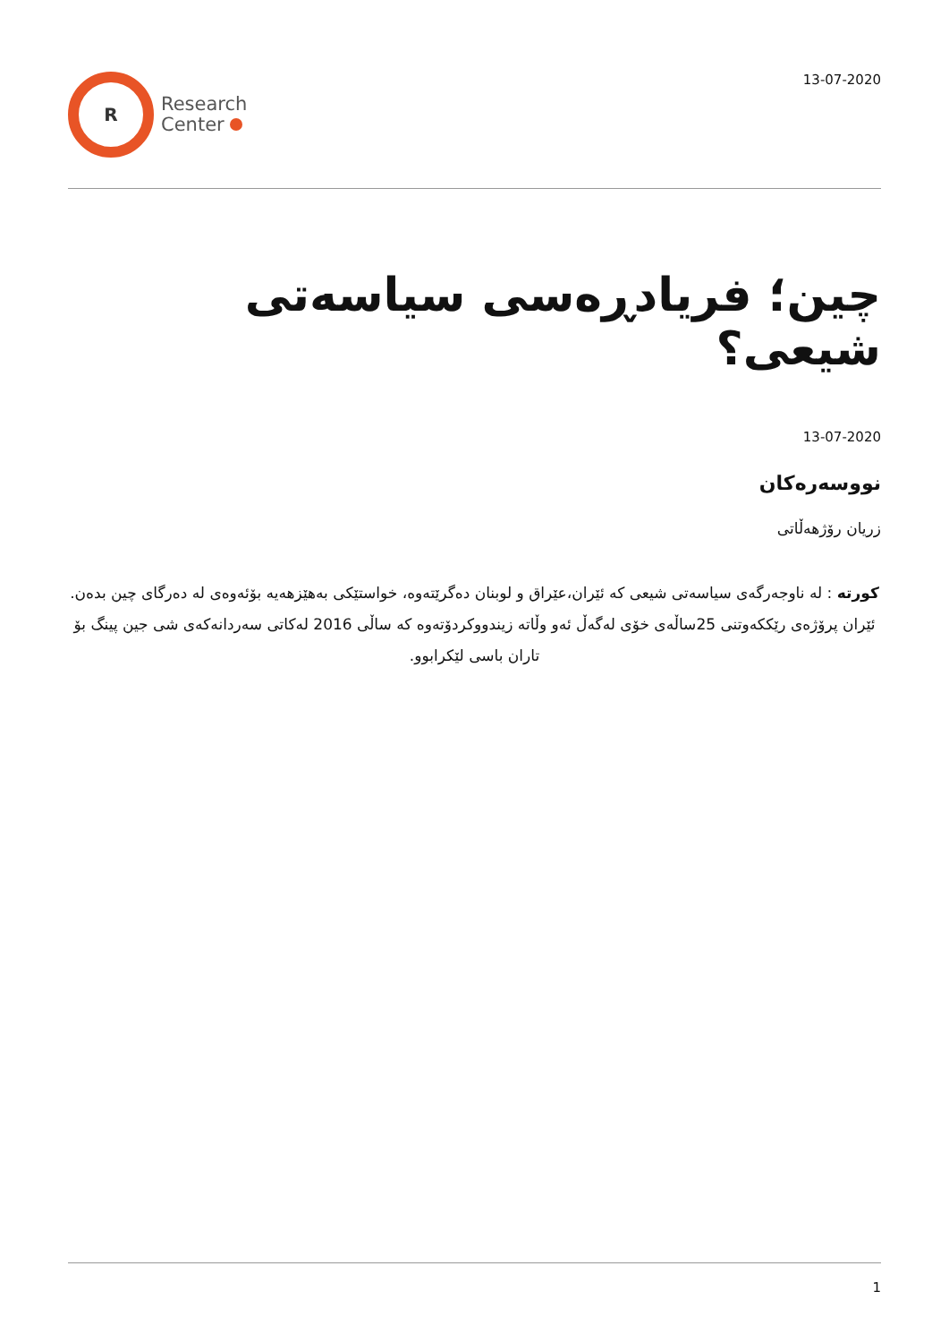R
Research
Center
13-07-2020
چین؛ فریادڕەسی سیاسەتی شیعی؟
13-07-2020
نووسەرەکان
زریان رۆژهەڵاتی
کورتە : لە ناوجەرگەی سیاسەتی شیعی کە ئێران،عێراق و لوبنان دەگرێتەوە، خواستێکی بەهێزهەیە بۆئەوەی لە دەرگای چین بدەن. ئێران پرۆژەی رێککەوتنی 25ساڵەی خۆی لەگەڵ ئەو وڵاتە زیندووکردۆتەوە کە ساڵی 2016 لەکاتی سەردانەکەی شی جین پینگ بۆ تاران باسی لێکرابوو.
1